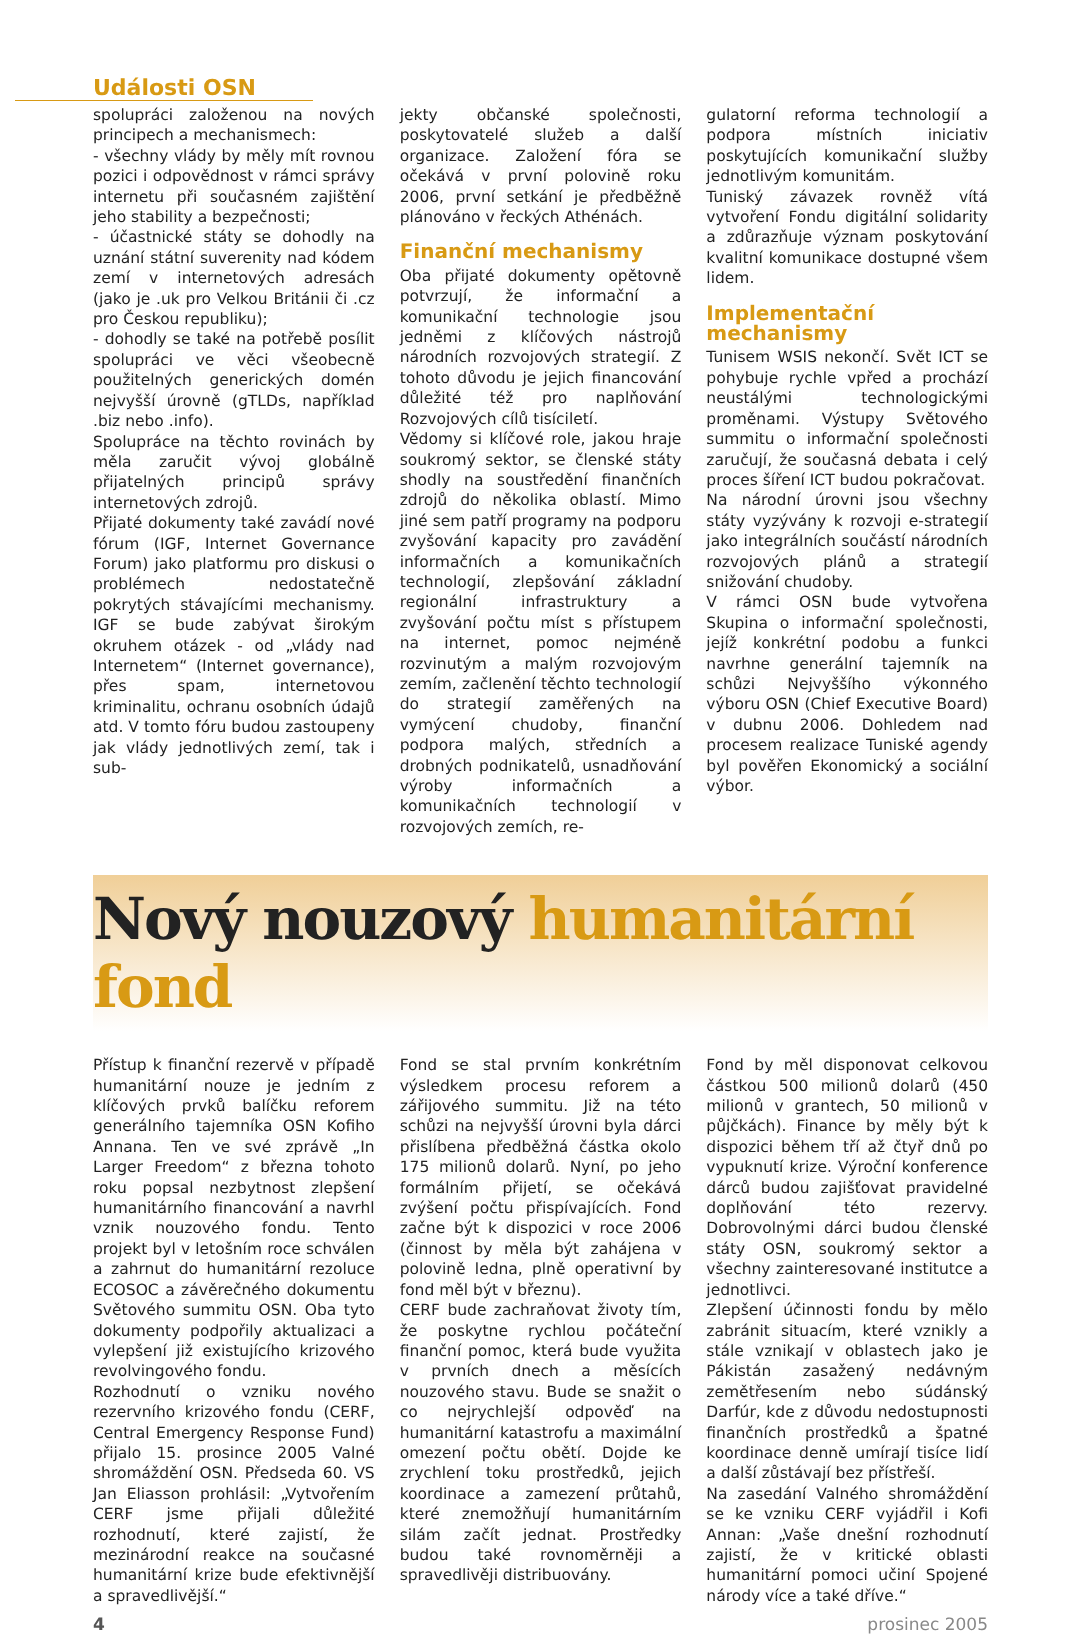Události OSN
spolupráci založenou na nových principech a mechanismech:
- všechny vlády by měly mít rovnou pozici i odpovědnost v rámci správy internetu při současném zajištění jeho stability a bezpečnosti;
- účastnické státy se dohodly na uznání státní suverenity nad kódem zemí v internetových adresách (jako je .uk pro Velkou Británii či .cz pro Českou republiku);
- dohodly se také na potřebě posílit spolupráci ve věci všeobecně použitelných generických domén nejvyšší úrovně (gTLDs, například .biz nebo .info).
Spolupráce na těchto rovinách by měla zaručit vývoj globálně přijatelných principů správy internetových zdrojů.
Přijaté dokumenty také zavádí nové fórum (IGF, Internet Governance Forum) jako platformu pro diskusi o problémech nedostatečně pokrytých stávajícími mechanismy. IGF se bude zabývat širokým okruhem otázek - od „vlády nad Internetem“ (Internet governance), přes spam, internetovou kriminalitu, ochranu osobních údajů atd. V tomto fóru budou zastoupeny jak vlády jednotlivých zemí, tak i sub-
jekty občanské společnosti, poskytovatelé služeb a další organizace. Založení fóra se očekává v první polovině roku 2006, první setkání je předběžně plánováno v řeckých Athénách.
Finanční mechanismy
Oba přijaté dokumenty opětovně potvrzují, že informační a komunikační technologie jsou jedněmi z klíčových nástrojů národních rozvojových strategií. Z tohoto důvodu je jejich financování důležité též pro naplňování Rozvojových cílů tisíciletí.
Vědomy si klíčové role, jakou hraje soukromý sektor, se členské státy shodly na soustředění finančních zdrojů do několika oblastí. Mimo jiné sem patří programy na podporu zvyšování kapacity pro zavádění informačních a komunikačních technologií, zlepšování základní regionální infrastruktury a zvyšování počtu míst s přístupem na internet, pomoc nejméně rozvinutým a malým rozvojovým zemím, začlenění těchto technologií do strategií zaměřených na vymýcení chudoby, finanční podpora malých, středních a drobných podnikatelů, usnadňování výroby informačních a komunikačních technologií v rozvojových zemích, re-
gulatorní reforma technologií a podpora místních iniciativ poskytujících komunikační služby jednotlivým komunitám.
Tuniský závazek rovněž vítá vytvoření Fondu digitální solidarity a zdůrazňuje význam poskytování kvalitní komunikace dostupné všem lidem.
Implementační mechanismy
Tunisem WSIS nekončí. Svět ICT se pohybuje rychle vpřed a prochází neustálými technologickými proměnami. Výstupy Světového summitu o informační společnosti zaručují, že současná debata i celý proces šíření ICT budou pokračovat.
Na národní úrovni jsou všechny státy vyzývány k rozvoji e-strategií jako integrálních součástí národních rozvojových plánů a strategií snižování chudoby.
V rámci OSN bude vytvořena Skupina o informační společnosti, jejíž konkrétní podobu a funkci navrhne generální tajemník na schůzi Nejvyššího výkonného výboru OSN (Chief Executive Board) v dubnu 2006. Dohledem nad procesem realizace Tuniské agendy byl pověřen Ekonomický a sociální výbor.
Nový nouzový humanitární fond
Přístup k finanční rezervě v případě humanitární nouze je jedním z klíčových prvků balíčku reforem generálního tajemníka OSN Kofiho Annana. Ten ve své zprávě „In Larger Freedom“ z března tohoto roku popsal nezbytnost zlepšení humanitárního financování a navrhl vznik nouzového fondu. Tento projekt byl v letošním roce schválen a zahrnut do humanitární rezoluce ECOSOC a závěrečného dokumentu Světového summitu OSN. Oba tyto dokumenty podpořily aktualizaci a vylepšení již existujícího krizového revolvingového fondu.
Rozhodnutí o vzniku nového rezervního krizového fondu (CERF, Central Emergency Response Fund) přijalo 15. prosince 2005 Valné shromáždění OSN. Předseda 60. VS Jan Eliasson prohlásil: „Vytvořením CERF jsme přijali důležité rozhodnutí, které zajistí, že mezinárodní reakce na současné humanitární krize bude efektivnější a spravedlivější.“
Fond se stal prvním konkrétním výsledkem procesu reforem a zářijového summitu. Již na této schůzi na nejvyšší úrovni byla dárci přislíbena předběžná částka okolo 175 milionů dolarů. Nyní, po jeho formálním přijetí, se očekává zvýšení počtu přispívajících. Fond začne být k dispozici v roce 2006 (činnost by měla být zahájena v polovině ledna, plně operativní by fond měl být v březnu).
CERF bude zachraňovat životy tím, že poskytne rychlou počáteční finanční pomoc, která bude využita v prvních dnech a měsících nouzového stavu. Bude se snažit o co nejrychlejší odpověď na humanitární katastrofu a maximální omezení počtu obětí. Dojde ke zrychlení toku prostředků, jejich koordinace a zamezení průtahů, které znemožňují humanitárním silám začít jednat. Prostředky budou také rovnoměrněji a spravedlivěji distribuovány.
Fond by měl disponovat celkovou částkou 500 milionů dolarů (450 milionů v grantech, 50 milionů v půjčkách). Finance by měly být k dispozici během tří až čtyř dnů po vypuknutí krize. Výroční konference dárců budou zajišťovat pravidelné doplňování této rezervy. Dobrovolnými dárci budou členské státy OSN, soukromý sektor a všechny zainteresované institutce a jednotlivci.
Zlepšení účinnosti fondu by mělo zabránit situacím, které vznikly a stále vznikají v oblastech jako je Pákistán zasažený nedávným zemětřesením nebo súdánský Darfúr, kde z důvodu nedostupnosti finančních prostředků a špatné koordinace denně umírají tisíce lidí a další zůstávají bez přístřeší.
Na zasedání Valného shromáždění se ke vzniku CERF vyjádřil i Kofi Annan: „Vaše dnešní rozhodnutí zajistí, že v kritické oblasti humanitární pomoci učiní Spojené národy více a také dříve.“
4 prosinec 2005